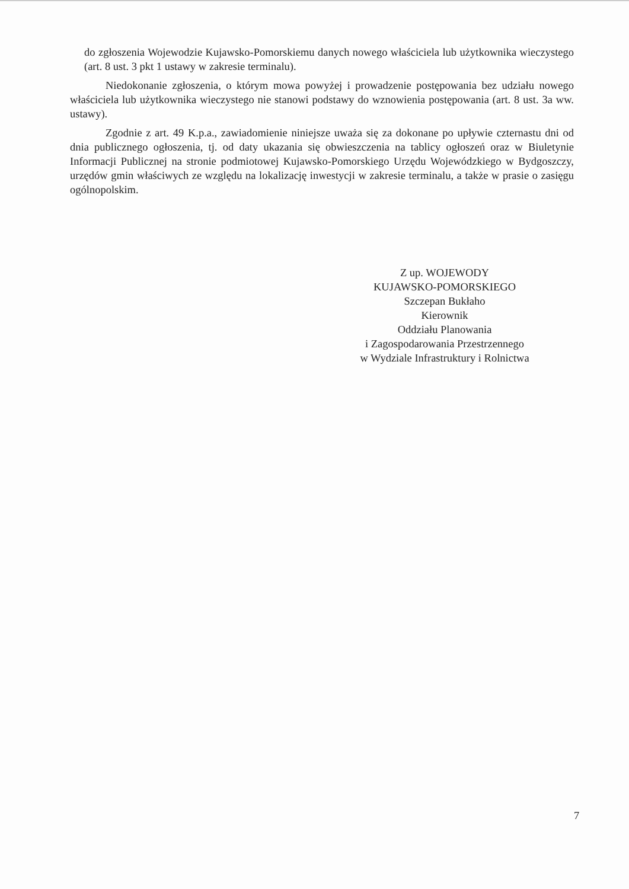do zgłoszenia Wojewodzie Kujawsko-Pomorskiemu danych nowego właściciela lub użytkownika wieczystego (art. 8 ust. 3 pkt 1 ustawy w zakresie terminalu).
Niedokonanie zgłoszenia, o którym mowa powyżej i prowadzenie postępowania bez udziału nowego właściciela lub użytkownika wieczystego nie stanowi podstawy do wznowienia postępowania (art. 8 ust. 3a ww. ustawy).
Zgodnie z art. 49 K.p.a., zawiadomienie niniejsze uważa się za dokonane po upływie czternastu dni od dnia publicznego ogłoszenia, tj. od daty ukazania się obwieszczenia na tablicy ogłoszeń oraz w Biuletynie Informacji Publicznej na stronie podmiotowej Kujawsko-Pomorskiego Urzędu Wojewódzkiego w Bydgoszczy, urzędów gmin właściwych ze względu na lokalizację inwestycji w zakresie terminalu, a także w prasie o zasięgu ogólnopolskim.
Z up. WOJEWODY
KUJAWSKO-POMORSKIEGO
Szczepan Bukłaho
Kierownik
Oddziału Planowania
i Zagospodarowania Przestrzennego
w Wydziale Infrastruktury i Rolnictwa
7